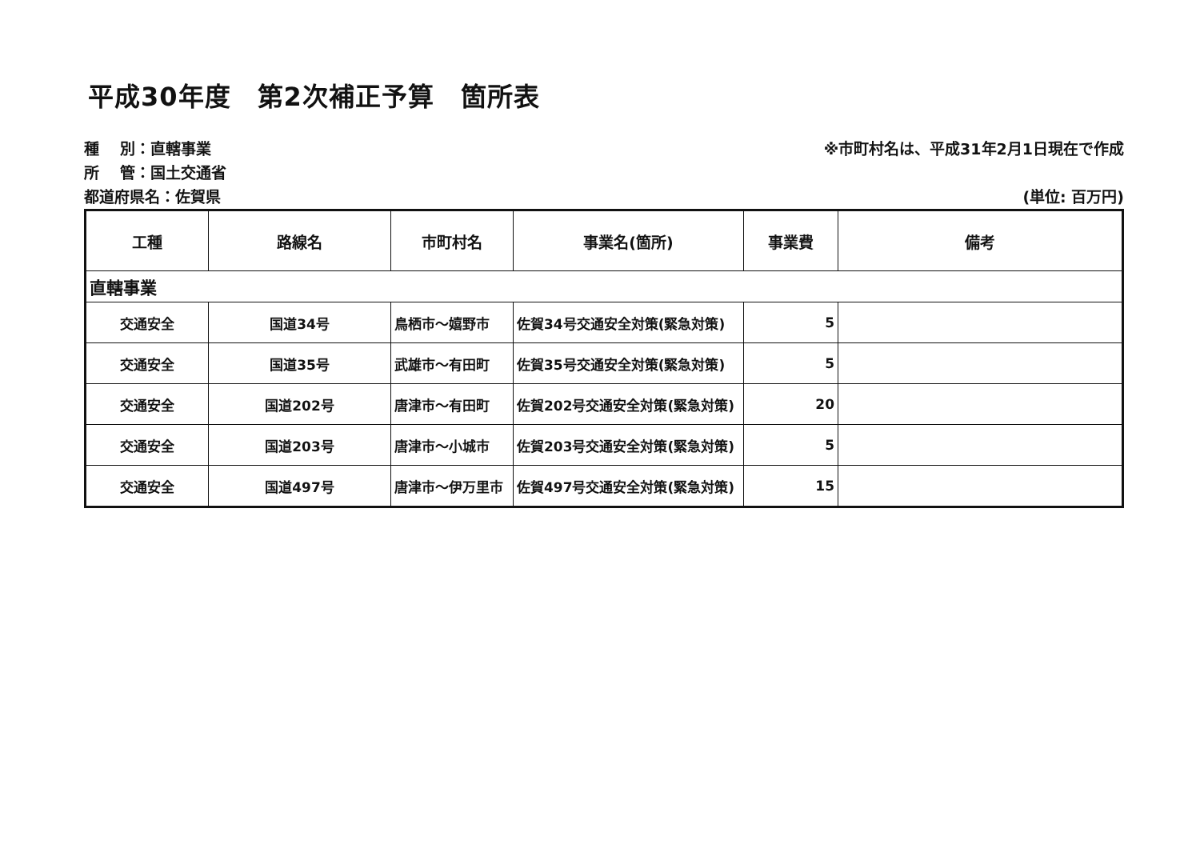平成30年度　第2次補正予算　箇所表
種　 別：直轄事業
所　 管：国土交通省
都道府県名：佐賀県
※市町村名は、平成31年2月1日現在で作成
(単位: 百万円)
| 工種 | 路線名 | 市町村名 | 事業名(箇所) | 事業費 | 備考 |
| --- | --- | --- | --- | --- | --- |
| 直轄事業 | | | | | |
| 交通安全 | 国道34号 | 鳥栖市～嬉野市 | 佐賀34号交通安全対策(緊急対策) | 5 | |
| 交通安全 | 国道35号 | 武雄市～有田町 | 佐賀35号交通安全対策(緊急対策) | 5 | |
| 交通安全 | 国道202号 | 唐津市～有田町 | 佐賀202号交通安全対策(緊急対策) | 20 | |
| 交通安全 | 国道203号 | 唐津市～小城市 | 佐賀203号交通安全対策(緊急対策) | 5 | |
| 交通安全 | 国道497号 | 唐津市～伊万里市 | 佐賀497号交通安全対策(緊急対策) | 15 | |